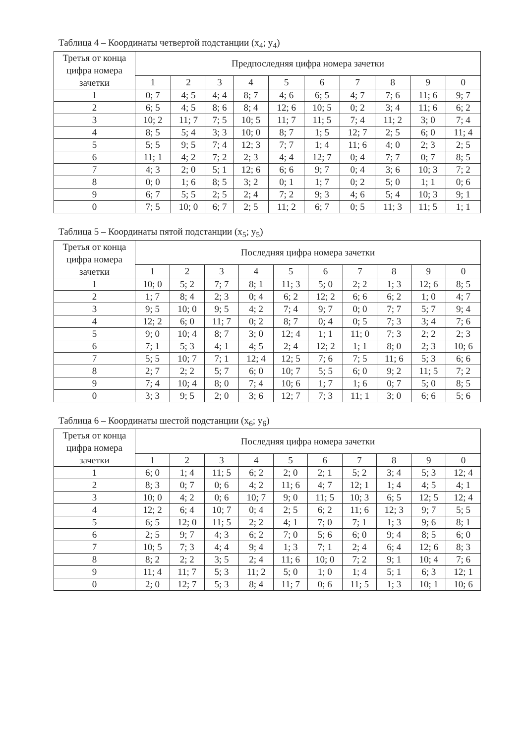Таблица 4 – Координаты четвертой подстанции (x<sub>4</sub>; y<sub>4</sub>)
| Третья от конца цифра номера зачетки | Предпоследняя цифра номера зачетки | | | | | | | | | |
| --- | --- | --- | --- | --- | --- | --- | --- | --- | --- | --- |
| | 1 | 2 | 3 | 4 | 5 | 6 | 7 | 8 | 9 | 0 |
| 1 | 0; 7 | 4; 5 | 4; 4 | 8; 7 | 4; 6 | 6; 5 | 4; 7 | 7; 6 | 11; 6 | 9; 7 |
| 2 | 6; 5 | 4; 5 | 8; 6 | 8; 4 | 12; 6 | 10; 5 | 0; 2 | 3; 4 | 11; 6 | 6; 2 |
| 3 | 10; 2 | 11; 7 | 7; 5 | 10; 5 | 11; 7 | 11; 5 | 7; 4 | 11; 2 | 3; 0 | 7; 4 |
| 4 | 8; 5 | 5; 4 | 3; 3 | 10; 0 | 8; 7 | 1; 5 | 12; 7 | 2; 5 | 6; 0 | 11; 4 |
| 5 | 5; 5 | 9; 5 | 7; 4 | 12; 3 | 7; 7 | 1; 4 | 11; 6 | 4; 0 | 2; 3 | 2; 5 |
| 6 | 11; 1 | 4; 2 | 7; 2 | 2; 3 | 4; 4 | 12; 7 | 0; 4 | 7; 7 | 0; 7 | 8; 5 |
| 7 | 4; 3 | 2; 0 | 5; 1 | 12; 6 | 6; 6 | 9; 7 | 0; 4 | 3; 6 | 10; 3 | 7; 2 |
| 8 | 0; 0 | 1; 6 | 8; 5 | 3; 2 | 0; 1 | 1; 7 | 0; 2 | 5; 0 | 1; 1 | 0; 6 |
| 9 | 6; 7 | 5; 5 | 2; 5 | 2; 4 | 7; 2 | 9; 3 | 4; 6 | 5; 4 | 10; 3 | 9; 1 |
| 0 | 7; 5 | 10; 0 | 6; 7 | 2; 5 | 11; 2 | 6; 7 | 0; 5 | 11; 3 | 11; 5 | 1; 1 |
Таблица 5 – Координаты пятой подстанции (x<sub>5</sub>; y<sub>5</sub>)
| Третья от конца цифра номера зачетки | Последняя цифра номера зачетки | | | | | | | | | |
| --- | --- | --- | --- | --- | --- | --- | --- | --- | --- | --- |
| | 1 | 2 | 3 | 4 | 5 | 6 | 7 | 8 | 9 | 0 |
| 1 | 10; 0 | 5; 2 | 7; 7 | 8; 1 | 11; 3 | 5; 0 | 2; 2 | 1; 3 | 12; 6 | 8; 5 |
| 2 | 1; 7 | 8; 4 | 2; 3 | 0; 4 | 6; 2 | 12; 2 | 6; 6 | 6; 2 | 1; 0 | 4; 7 |
| 3 | 9; 5 | 10; 0 | 9; 5 | 4; 2 | 7; 4 | 9; 7 | 0; 0 | 7; 7 | 5; 7 | 9; 4 |
| 4 | 12; 2 | 6; 0 | 11; 7 | 0; 2 | 8; 7 | 0; 4 | 0; 5 | 7; 3 | 3; 4 | 7; 6 |
| 5 | 9; 0 | 10; 4 | 8; 7 | 3; 0 | 12; 4 | 1; 1 | 11; 0 | 7; 3 | 2; 2 | 2; 3 |
| 6 | 7; 1 | 5; 3 | 4; 1 | 4; 5 | 2; 4 | 12; 2 | 1; 1 | 8; 0 | 2; 3 | 10; 6 |
| 7 | 5; 5 | 10; 7 | 7; 1 | 12; 4 | 12; 5 | 7; 6 | 7; 5 | 11; 6 | 5; 3 | 6; 6 |
| 8 | 2; 7 | 2; 2 | 5; 7 | 6; 0 | 10; 7 | 5; 5 | 6; 0 | 9; 2 | 11; 5 | 7; 2 |
| 9 | 7; 4 | 10; 4 | 8; 0 | 7; 4 | 10; 6 | 1; 7 | 1; 6 | 0; 7 | 5; 0 | 8; 5 |
| 0 | 3; 3 | 9; 5 | 2; 0 | 3; 6 | 12; 7 | 7; 3 | 11; 1 | 3; 0 | 6; 6 | 5; 6 |
Таблица 6 – Координаты шестой подстанции (x<sub>6</sub>; y<sub>6</sub>)
| Третья от конца цифра номера зачетки | Последняя цифра номера зачетки | | | | | | | | | |
| --- | --- | --- | --- | --- | --- | --- | --- | --- | --- | --- |
| | 1 | 2 | 3 | 4 | 5 | 6 | 7 | 8 | 9 | 0 |
| 1 | 6; 0 | 1; 4 | 11; 5 | 6; 2 | 2; 0 | 2; 1 | 5; 2 | 3; 4 | 5; 3 | 12; 4 |
| 2 | 8; 3 | 0; 7 | 0; 6 | 4; 2 | 11; 6 | 4; 7 | 12; 1 | 1; 4 | 4; 5 | 4; 1 |
| 3 | 10; 0 | 4; 2 | 0; 6 | 10; 7 | 9; 0 | 11; 5 | 10; 3 | 6; 5 | 12; 5 | 12; 4 |
| 4 | 12; 2 | 6; 4 | 10; 7 | 0; 4 | 2; 5 | 6; 2 | 11; 6 | 12; 3 | 9; 7 | 5; 5 |
| 5 | 6; 5 | 12; 0 | 11; 5 | 2; 2 | 4; 1 | 7; 0 | 7; 1 | 1; 3 | 9; 6 | 8; 1 |
| 6 | 2; 5 | 9; 7 | 4; 3 | 6; 2 | 7; 0 | 5; 6 | 6; 0 | 9; 4 | 8; 5 | 6; 0 |
| 7 | 10; 5 | 7; 3 | 4; 4 | 9; 4 | 1; 3 | 7; 1 | 2; 4 | 6; 4 | 12; 6 | 8; 3 |
| 8 | 8; 2 | 2; 2 | 3; 5 | 2; 4 | 11; 6 | 10; 0 | 7; 2 | 9; 1 | 10; 4 | 7; 6 |
| 9 | 11; 4 | 11; 7 | 5; 3 | 11; 2 | 5; 0 | 1; 0 | 1; 4 | 5; 1 | 6; 3 | 12; 1 |
| 0 | 2; 0 | 12; 7 | 5; 3 | 8; 4 | 11; 7 | 0; 6 | 11; 5 | 1; 3 | 10; 1 | 10; 6 |